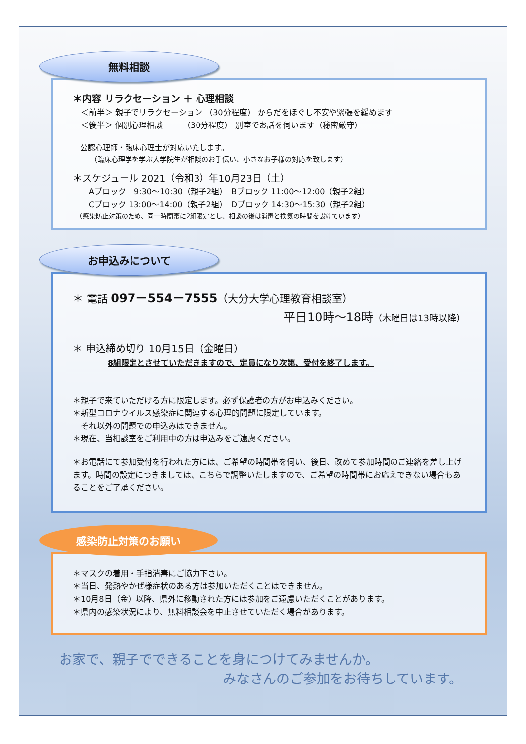無料相談
＊内容 リラクセーション ＋ 心理相談
　＜前半＞ 親子でリラクセーション （30分程度） からだをほぐし不安や緊張を緩めます
　＜後半＞ 個別心理相談　　　（30分程度） 別室でお話を伺います（秘密厳守）
　公認心理師・臨床心理士が対応いたします。
　　　（臨床心理学を学ぶ大学院生が相談のお手伝い、小さなお子様の対応を致します）
＊スケジュール 2021（令和3）年10月23日（土）
　　Aブロック　9:30～10:30（親子2組）　Bブロック 11:00～12:00（親子2組）
　　Cブロック 13:00～14:00（親子2組）　Dブロック 14:30～15:30（親子2組）
　（感染防止対策のため、同一時間帯に2組限定とし、相談の後は消毒と換気の時間を設けています）
お申込みについて
＊ 電話 097－554－7555（大分大学心理教育相談室）
平日10時～18時（木曜日は13時以降）
＊ 申込締め切り 10月15日（金曜日）
8組限定とさせていただきますので、定員になり次第、受付を終了します。
＊親子で来ていただける方に限定します。必ず保護者の方がお申込みください。
＊新型コロナウイルス感染症に関連する心理的問題に限定しています。
　それ以外の問題での申込みはできません。
＊現在、当相談室をご利用中の方は申込みをご遠慮ください。
＊お電話にて参加受付を行われた方には、ご希望の時間帯を伺い、後日、改めて参加時間のご連絡を差し上げます。時間の設定につきましては、こちらで調整いたしますので、ご希望の時間帯にお応えできない場合もあることをご了承ください。
感染防止対策のお願い
＊マスクの着用・手指消毒にご協力下さい。
＊当日、発熱やかぜ様症状のある方は参加いただくことはできません。
＊10月8日（金）以降、県外に移動された方には参加をご遠慮いただくことがあります。
＊県内の感染状況により、無料相談会を中止させていただく場合があります。
お家で、親子でできることを身につけてみませんか。
みなさんのご参加をお待ちしています。